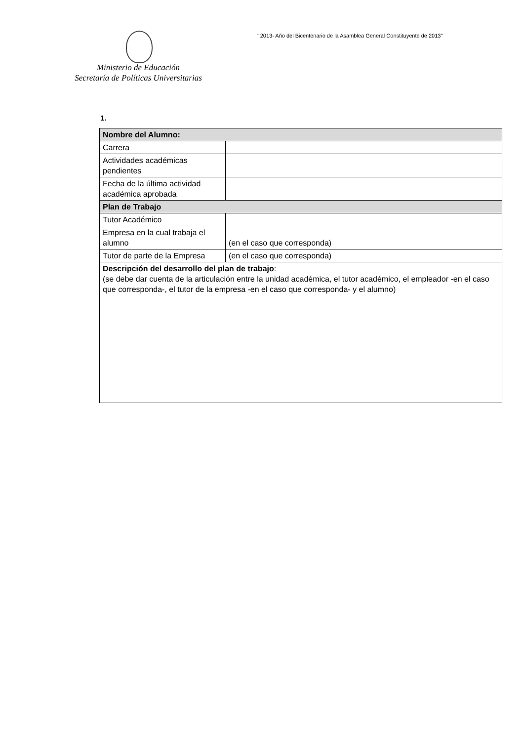“ 2013- Año del Bicentenario de la Asamblea General Constituyente de 2013”
Ministerio de Educación
Secretaría de Políticas Universitarias
1.
| Nombre del Alumno: | |
| --- | --- |
| Carrera | |
| Actividades académicas pendientes | |
| Fecha de la última actividad académica aprobada | |
| Plan de Trabajo | |
| Tutor Académico | |
| Empresa en la cual trabaja el alumno | (en el caso que corresponda) |
| Tutor de parte de la Empresa | (en el caso que corresponda) |
| Descripción del desarrollo del plan de trabajo : (se debe dar cuenta de la articulación entre la unidad académica, el tutor académico, el empleador -en el caso que corresponda-, el tutor de la empresa -en el caso que corresponda- y el alumno) | |